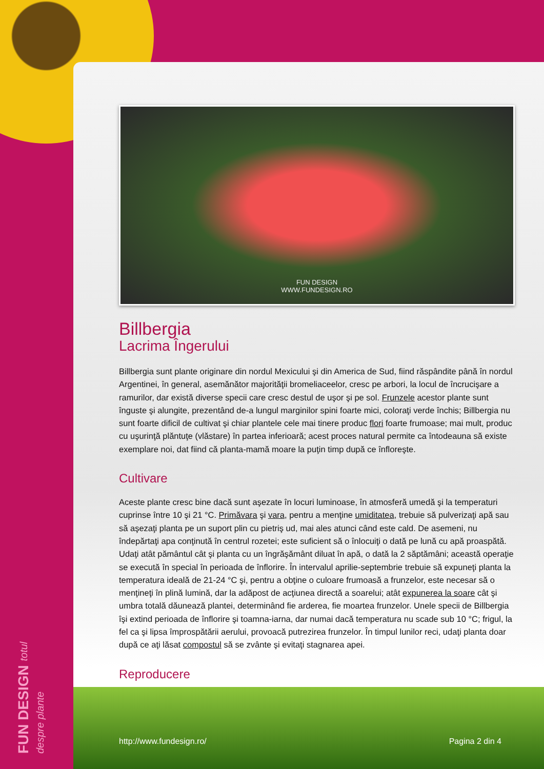FUN DESIGN totul despre plante
FUN DESIGN
WWW.FUNDESIGN.RO
Billbergia
Lacrima Îngerului
Billbergia sunt plante originare din nordul Mexicului şi din America de Sud, fiind răspândite până în nordul Argentinei, în general, asemănător majorităţii bromeliaceelor, cresc pe arbori, la locul de încrucişare a ramurilor, dar există diverse specii care cresc destul de uşor şi pe sol. Frunzele acestor plante sunt înguste şi alungite, prezentând de-a lungul marginilor spini foarte mici, coloraţi verde închis; Billbergia nu sunt foarte dificil de cultivat şi chiar plantele cele mai tinere produc flori foarte frumoase; mai mult, produc cu uşurinţă plăntuţe (vlăstare) în partea inferioară; acest proces natural permite ca întodeauna să existe exemplare noi, dat fiind că planta-mamă moare la puţin timp după ce înfloreşte.
Cultivare
Aceste plante cresc bine dacă sunt aşezate în locuri luminoase, în atmosferă umedă şi la temperaturi cuprinse între 10 şi 21 °C. Primăvara şi vara, pentru a menţine umiditatea, trebuie să pulverizaţi apă sau să aşezaţi planta pe un suport plin cu pietriş ud, mai ales atunci când este cald. De asemeni, nu îndepărtaţi apa conţinută în centrul rozetei; este suficient să o înlocuiţi o dată pe lună cu apă proaspătă. Udaţi atât pământul cât şi planta cu un îngrăşământ diluat în apă, o dată la 2 săptămâni; această operaţie se execută în special în perioada de înflorire. În intervalul aprilie-septembrie trebuie să expuneţi planta la temperatura ideală de 21-24 °C şi, pentru a obţine o culoare frumoasă a frunzelor, este necesar să o menţineţi în plină lumină, dar la adăpost de acţiunea directă a soarelui; atât expunerea la soare cât şi umbra totală dăunează plantei, determinând fie arderea, fie moartea frunzelor. Unele specii de Billbergia îşi extind perioada de înflorire şi toamna-iarna, dar numai dacă temperatura nu scade sub 10 °C; frigul, la fel ca şi lipsa împrospătării aerului, provoacă putrezirea frunzelor. În timpul lunilor reci, udaţi planta doar după ce aţi lăsat compostul să se zvânte şi evitaţi stagnarea apei.
Reproducere
http://www.fundesign.ro/ Pagina 2 din 4